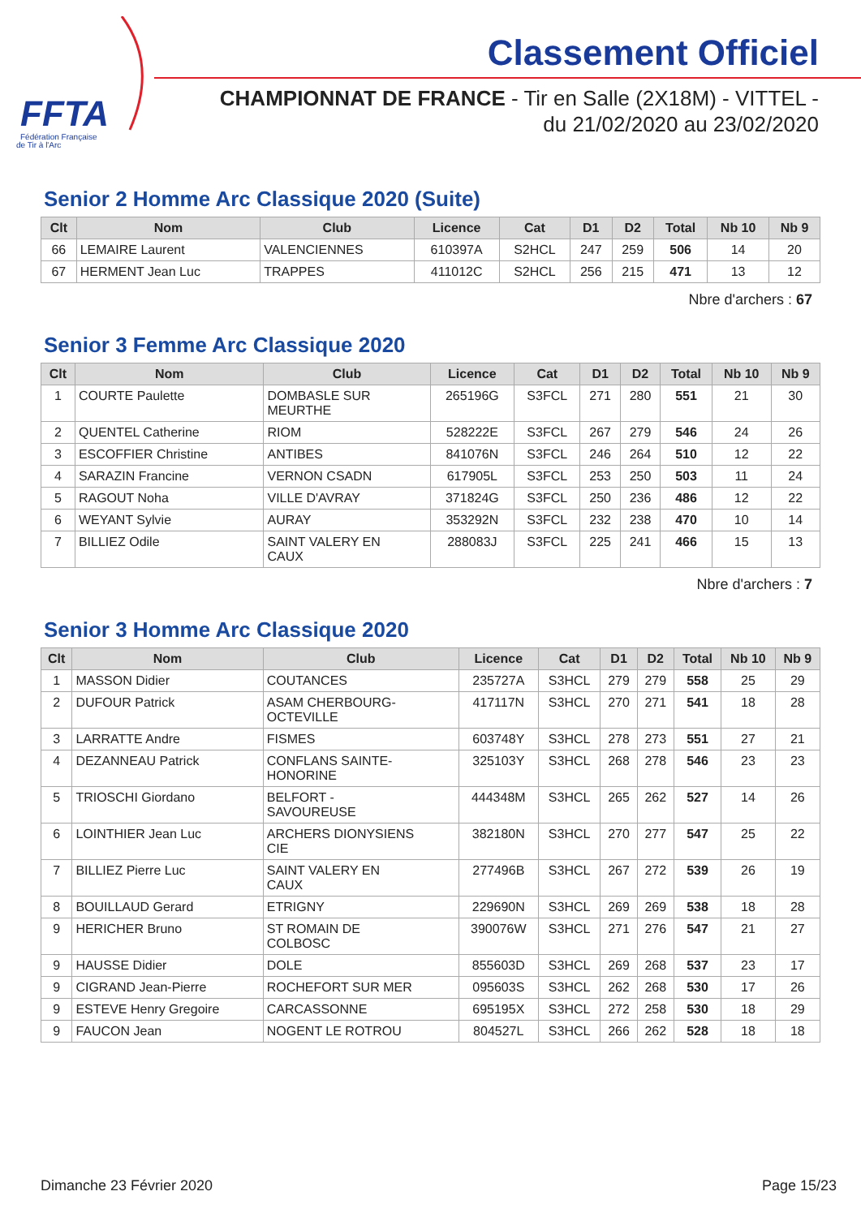FFTA
Fédération Française
de Tir à l'Arc
Classement Officiel
CHAMPIONNAT DE FRANCE - Tir en Salle (2X18M) - VITTEL -
du 21/02/2020 au 23/02/2020
Senior 2 Homme Arc Classique 2020 (Suite)
| Clt | Nom | Club | Licence | Cat | D1 | D2 | Total | Nb 10 | Nb 9 |
| --- | --- | --- | --- | --- | --- | --- | --- | --- | --- |
| 66 | LEMAIRE Laurent | VALENCIENNES | 610397A | S2HCL | 247 | 259 | 506 | 14 | 20 |
| 67 | HERMENT Jean Luc | TRAPPES | 411012C | S2HCL | 256 | 215 | 471 | 13 | 12 |
Nbre d'archers : 67
Senior 3 Femme Arc Classique 2020
| Clt | Nom | Club | Licence | Cat | D1 | D2 | Total | Nb 10 | Nb 9 |
| --- | --- | --- | --- | --- | --- | --- | --- | --- | --- |
| 1 | COURTE Paulette | DOMBASLE SUR MEURTHE | 265196G | S3FCL | 271 | 280 | 551 | 21 | 30 |
| 2 | QUENTEL Catherine | RIOM | 528222E | S3FCL | 267 | 279 | 546 | 24 | 26 |
| 3 | ESCOFFIER Christine | ANTIBES | 841076N | S3FCL | 246 | 264 | 510 | 12 | 22 |
| 4 | SARAZIN Francine | VERNON CSADN | 617905L | S3FCL | 253 | 250 | 503 | 11 | 24 |
| 5 | RAGOUT Noha | VILLE D'AVRAY | 371824G | S3FCL | 250 | 236 | 486 | 12 | 22 |
| 6 | WEYANT Sylvie | AURAY | 353292N | S3FCL | 232 | 238 | 470 | 10 | 14 |
| 7 | BILLIEZ Odile | SAINT VALERY EN CAUX | 288083J | S3FCL | 225 | 241 | 466 | 15 | 13 |
Nbre d'archers : 7
Senior 3 Homme Arc Classique 2020
| Clt | Nom | Club | Licence | Cat | D1 | D2 | Total | Nb 10 | Nb 9 |
| --- | --- | --- | --- | --- | --- | --- | --- | --- | --- |
| 1 | MASSON Didier | COUTANCES | 235727A | S3HCL | 279 | 279 | 558 | 25 | 29 |
| 2 | DUFOUR Patrick | ASAM CHERBOURG- OCTEVILLE | 417117N | S3HCL | 270 | 271 | 541 | 18 | 28 |
| 3 | LARRATTE Andre | FISMES | 603748Y | S3HCL | 278 | 273 | 551 | 27 | 21 |
| 4 | DEZANNEAU Patrick | CONFLANS SAINTE- HONORINE | 325103Y | S3HCL | 268 | 278 | 546 | 23 | 23 |
| 5 | TRIOSCHI Giordano | BELFORT - SAVOUREUSE | 444348M | S3HCL | 265 | 262 | 527 | 14 | 26 |
| 6 | LOINTHIER Jean Luc | ARCHERS DIONYSIENS CIE | 382180N | S3HCL | 270 | 277 | 547 | 25 | 22 |
| 7 | BILLIEZ Pierre Luc | SAINT VALERY EN CAUX | 277496B | S3HCL | 267 | 272 | 539 | 26 | 19 |
| 8 | BOUILLAUD Gerard | ETRIGNY | 229690N | S3HCL | 269 | 269 | 538 | 18 | 28 |
| 9 | HERICHER Bruno | ST ROMAIN DE COLBOSC | 390076W | S3HCL | 271 | 276 | 547 | 21 | 27 |
| 9 | HAUSSE Didier | DOLE | 855603D | S3HCL | 269 | 268 | 537 | 23 | 17 |
| 9 | CIGRAND Jean-Pierre | ROCHEFORT SUR MER | 095603S | S3HCL | 262 | 268 | 530 | 17 | 26 |
| 9 | ESTEVE Henry Gregoire | CARCASSONNE | 695195X | S3HCL | 272 | 258 | 530 | 18 | 29 |
| 9 | FAUCON Jean | NOGENT LE ROTROU | 804527L | S3HCL | 266 | 262 | 528 | 18 | 18 |
Dimanche 23 Février 2020 Page 15/23